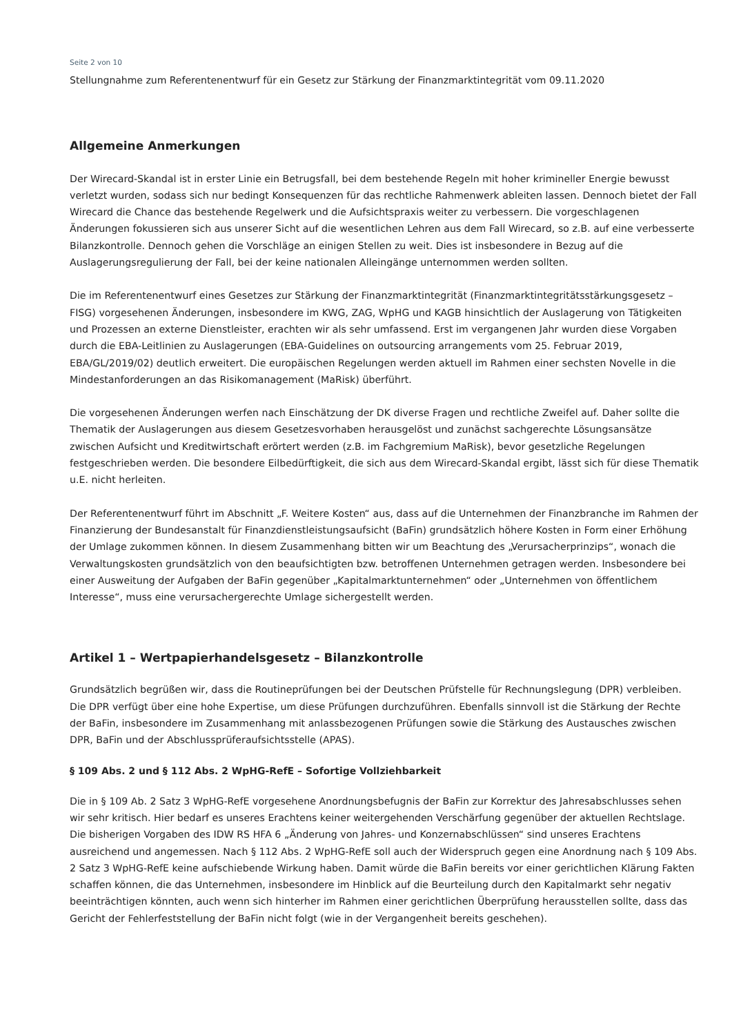Seite 2 von 10
Stellungnahme zum Referentenentwurf für ein Gesetz zur Stärkung der Finanzmarktintegrität vom 09.11.2020
Allgemeine Anmerkungen
Der Wirecard-Skandal ist in erster Linie ein Betrugsfall, bei dem bestehende Regeln mit hoher krimineller Energie bewusst verletzt wurden, sodass sich nur bedingt Konsequenzen für das rechtliche Rahmenwerk ableiten lassen. Dennoch bietet der Fall Wirecard die Chance das bestehende Regelwerk und die Aufsichtspraxis weiter zu verbessern. Die vorgeschlagenen Änderungen fokussieren sich aus unserer Sicht auf die wesentlichen Lehren aus dem Fall Wirecard, so z.B. auf eine verbesserte Bilanzkontrolle. Dennoch gehen die Vorschläge an einigen Stellen zu weit. Dies ist insbesondere in Bezug auf die Auslagerungsregulierung der Fall, bei der keine nationalen Alleingänge unternommen werden sollten.
Die im Referentenentwurf eines Gesetzes zur Stärkung der Finanzmarktintegrität (Finanzmarktintegritätsstärkungsgesetz – FISG) vorgesehenen Änderungen, insbesondere im KWG, ZAG, WpHG und KAGB hinsichtlich der Auslagerung von Tätigkeiten und Prozessen an externe Dienstleister, erachten wir als sehr umfassend. Erst im vergangenen Jahr wurden diese Vorgaben durch die EBA-Leitlinien zu Auslagerungen (EBA-Guidelines on outsourcing arrangements vom 25. Februar 2019, EBA/GL/2019/02) deutlich erweitert. Die europäischen Regelungen werden aktuell im Rahmen einer sechsten Novelle in die Mindestanforderungen an das Risikomanagement (MaRisk) überführt.
Die vorgesehenen Änderungen werfen nach Einschätzung der DK diverse Fragen und rechtliche Zweifel auf. Daher sollte die Thematik der Auslagerungen aus diesem Gesetzesvorhaben herausgelöst und zunächst sachgerechte Lösungsansätze zwischen Aufsicht und Kreditwirtschaft erörtert werden (z.B. im Fachgremium MaRisk), bevor gesetzliche Regelungen festgeschrieben werden. Die besondere Eilbedürftigkeit, die sich aus dem Wirecard-Skandal ergibt, lässt sich für diese Thematik u.E. nicht herleiten.
Der Referentenentwurf führt im Abschnitt „F. Weitere Kosten“ aus, dass auf die Unternehmen der Finanzbranche im Rahmen der Finanzierung der Bundesanstalt für Finanzdienstleistungsaufsicht (BaFin) grundsätzlich höhere Kosten in Form einer Erhöhung der Umlage zukommen können. In diesem Zusammenhang bitten wir um Beachtung des „Verursacherprinzips“, wonach die Verwaltungskosten grundsätzlich von den beaufsichtigten bzw. betroffenen Unternehmen getragen werden. Insbesondere bei einer Ausweitung der Aufgaben der BaFin gegenüber „Kapitalmarktunternehmen“ oder „Unternehmen von öffentlichem Interesse“, muss eine verursachergerechte Umlage sichergestellt werden.
Artikel 1 – Wertpapierhandelsgesetz – Bilanzkontrolle
Grundsätzlich begrüßen wir, dass die Routineprüfungen bei der Deutschen Prüfstelle für Rechnungslegung (DPR) verbleiben. Die DPR verfügt über eine hohe Expertise, um diese Prüfungen durchzuführen. Ebenfalls sinnvoll ist die Stärkung der Rechte der BaFin, insbesondere im Zusammenhang mit anlassbezogenen Prüfungen sowie die Stärkung des Austausches zwischen DPR, BaFin und der Abschlussprüferaufsichtsstelle (APAS).
§ 109 Abs. 2 und § 112 Abs. 2 WpHG-RefE – Sofortige Vollziehbarkeit
Die in § 109 Ab. 2 Satz 3 WpHG-RefE vorgesehene Anordnungsbefugnis der BaFin zur Korrektur des Jahresabschlusses sehen wir sehr kritisch. Hier bedarf es unseres Erachtens keiner weitergehenden Verschärfung gegenüber der aktuellen Rechtslage. Die bisherigen Vorgaben des IDW RS HFA 6 „Änderung von Jahres- und Konzernabschlüssen“ sind unseres Erachtens ausreichend und angemessen. Nach § 112 Abs. 2 WpHG-RefE soll auch der Widerspruch gegen eine Anordnung nach § 109 Abs. 2 Satz 3 WpHG-RefE keine aufschiebende Wirkung haben. Damit würde die BaFin bereits vor einer gerichtlichen Klärung Fakten schaffen können, die das Unternehmen, insbesondere im Hinblick auf die Beurteilung durch den Kapitalmarkt sehr negativ beeinträchtigen könnten, auch wenn sich hinterher im Rahmen einer gerichtlichen Überprüfung herausstellen sollte, dass das Gericht der Fehlerfeststellung der BaFin nicht folgt (wie in der Vergangenheit bereits geschehen).